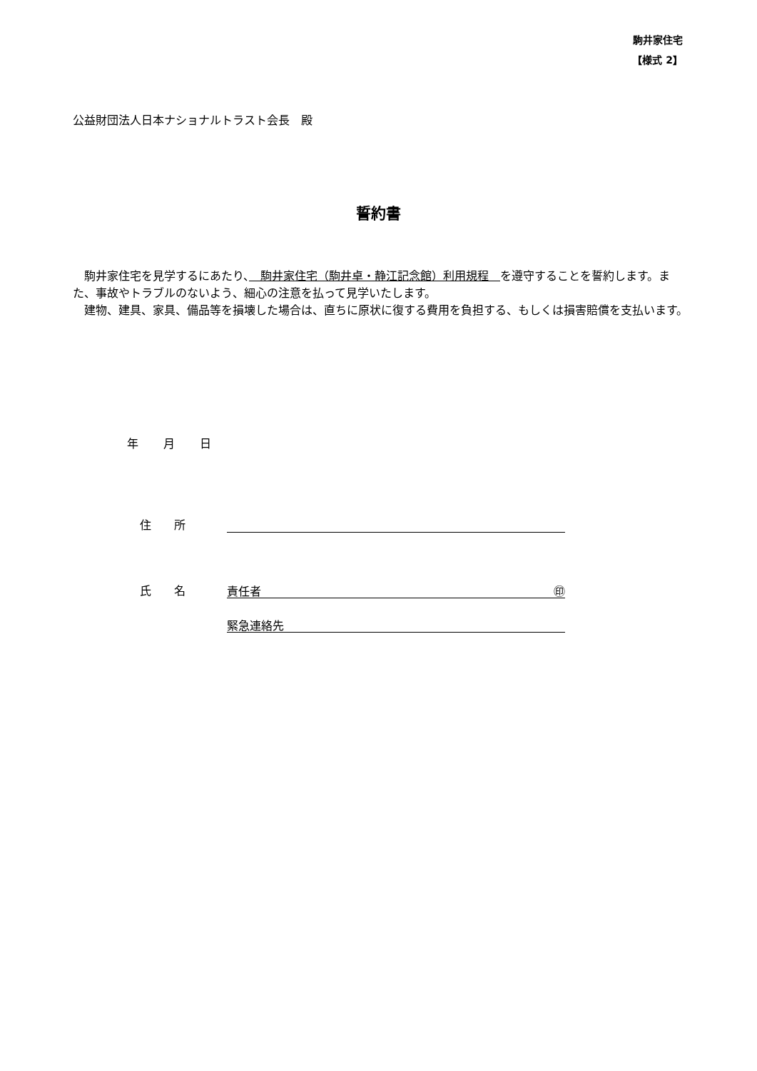駒井家住宅
【様式 2】
公益財団法人日本ナショナルトラスト会長　殿
誓約書
駒井家住宅を見学するにあたり、　駒井家住宅（駒井卓・静江記念館）利用規程　を遵守することを誓約します。また、事故やトラブルのないよう、細心の注意を払って見学いたします。
建物、建具、家具、備品等を損壊した場合は、直ちに原状に復する費用を負担する、もしくは損害賠償を支払います。
年 月 日
住　　所
氏　　名 責任者 ㊞
緊急連絡先